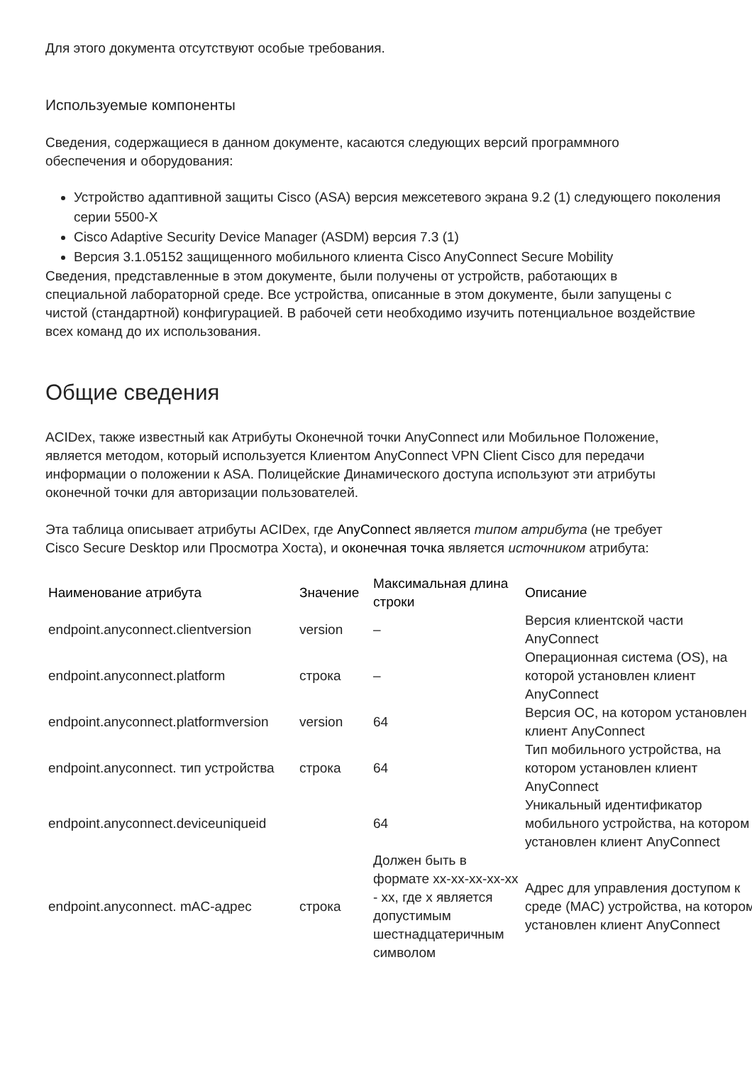Для этого документа отсутствуют особые требования.
Используемые компоненты
Сведения, содержащиеся в данном документе, касаются следующих версий программного обеспечения и оборудования:
Устройство адаптивной защиты Cisco (ASA) версия межсетевого экрана 9.2 (1) следующего поколения серии 5500-X
Cisco Adaptive Security Device Manager (ASDM) версия 7.3 (1)
Версия 3.1.05152 защищенного мобильного клиента Cisco AnyConnect Secure Mobility
Сведения, представленные в этом документе, были получены от устройств, работающих в специальной лабораторной среде. Все устройства, описанные в этом документе, были запущены с чистой (стандартной) конфигурацией. В рабочей сети необходимо изучить потенциальное воздействие всех команд до их использования.
Общие сведения
ACIDex, также известный как Атрибуты Оконечной точки AnyConnect или Мобильное Положение, является методом, который используется Клиентом AnyConnect VPN Client Cisco для передачи информации о положении к ASA. Полицейские Динамического доступа используют эти атрибуты оконечной точки для авторизации пользователей.
Эта таблица описывает атрибуты ACIDex, где AnyConnect является типом атрибута (не требует Cisco Secure Desktop или Просмотра Хоста), и оконечная точка является источником атрибута:
| Наименование атрибута | Значение | Максимальная длина строки | Описание |
| --- | --- | --- | --- |
| endpoint.anyconnect.clientversion | version | – | Версия клиентской части AnyConnect |
| endpoint.anyconnect.platform | строка | – | Операционная система (OS), на которой установлен клиент AnyConnect |
| endpoint.anyconnect.platformversion | version | 64 | Версия ОС, на котором установлен клиент AnyConnect |
| endpoint.anyconnect. тип устройства | строка | 64 | Тип мобильного устройства, на котором установлен клиент AnyConnect |
| endpoint.anyconnect.deviceuniqueid | | 64 | Уникальный идентификатор мобильного устройства, на котором установлен клиент AnyConnect |
| endpoint.anyconnect. mAC-адрес | строка | Должен быть в формате xx-xx-xx-xx-xx - xx, где x является допустимым шестнадцатеричным символом | Адрес для управления доступом к среде (MAC) устройства, на котором установлен клиент AnyConnect |